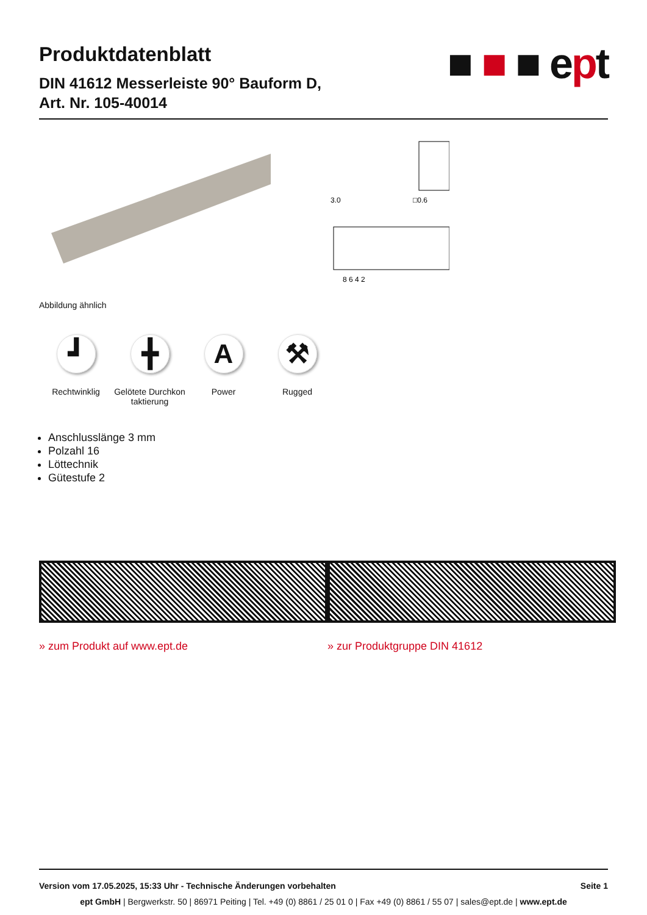Produktdatenblatt
DIN 41612 Messerleiste 90° Bauform D,
Art. Nr. 105-40014
■ ■ ■ ept
3.0
□0.6
8 6 4 2
Abbildung ähnlich
┛
Rechtwinklig
╋
Gelötete Durchkon taktierung
A
Power
⚒
Rugged
Anschlusslänge 3 mm
Polzahl 16
Löttechnik
Gütestufe 2
» zum Produkt auf www.ept.de » zur Produktgruppe DIN 41612
Version vom 17.05.2025, 15:33 Uhr - Technische Änderungen vorbehalten Seite 1
ept GmbH | Bergwerkstr. 50 | 86971 Peiting | Tel. +49 (0) 8861 / 25 01 0 | Fax +49 (0) 8861 / 55 07 | sales@ept.de | www.ept.de